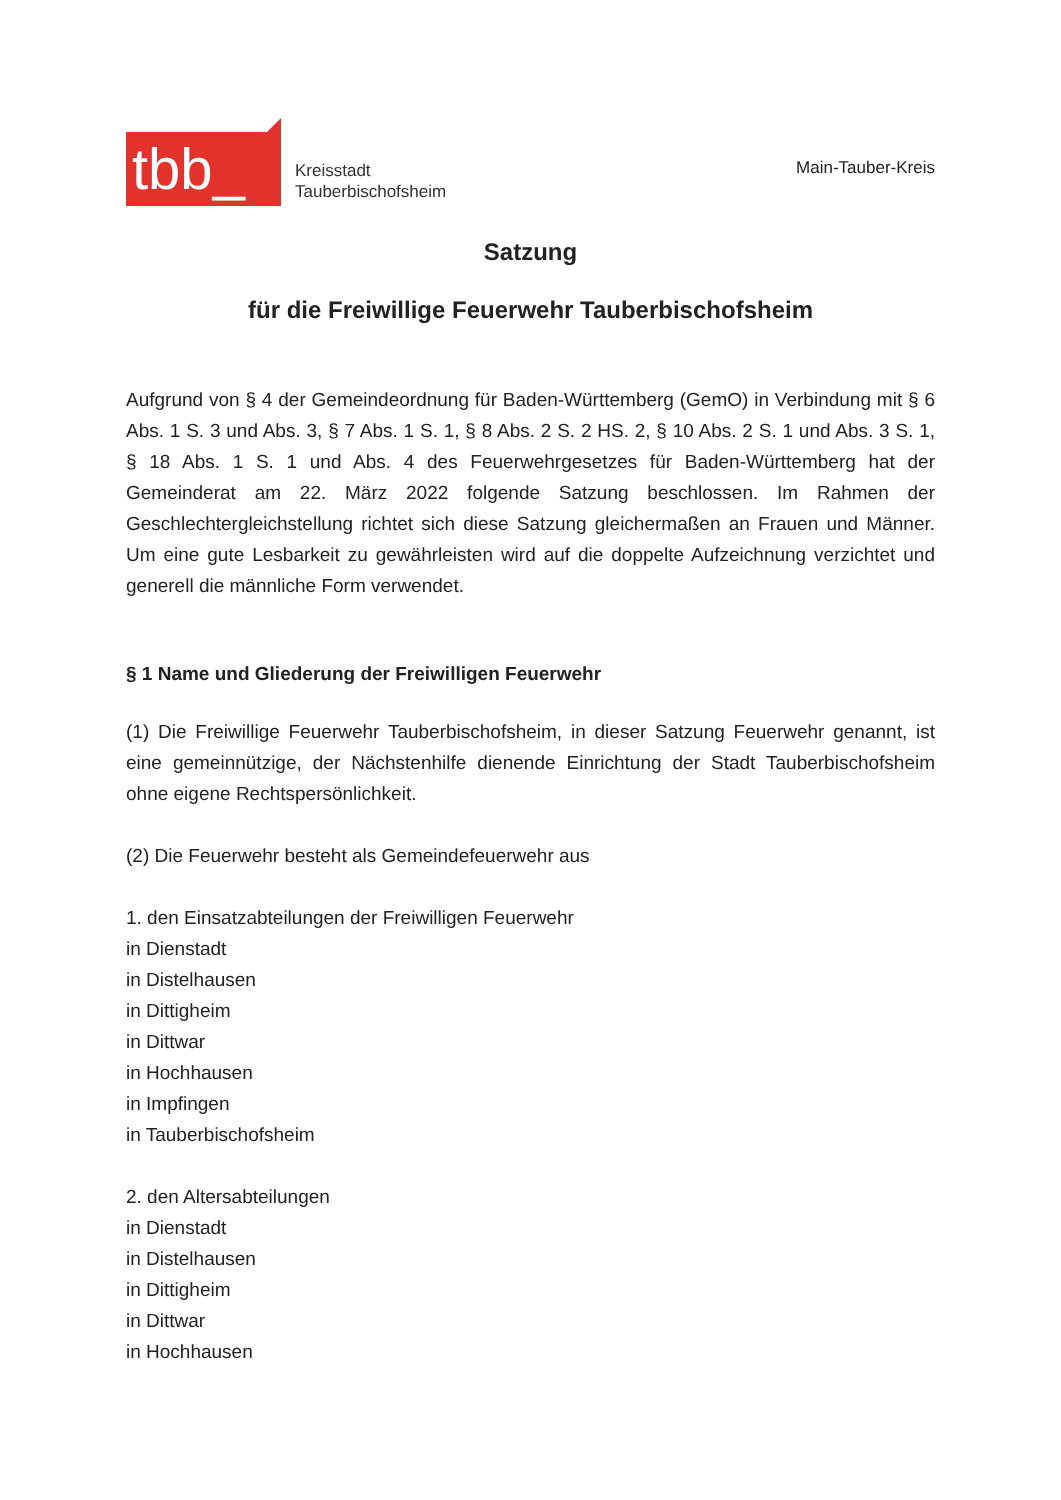tbb_
Kreisstadt
Tauberbischofsheim
Main-Tauber-Kreis
Satzung
für die Freiwillige Feuerwehr Tauberbischofsheim
Aufgrund von § 4 der Gemeindeordnung für Baden-Württemberg (GemO) in Verbindung mit § 6 Abs. 1 S. 3 und Abs. 3, § 7 Abs. 1 S. 1, § 8 Abs. 2 S. 2 HS. 2, § 10 Abs. 2 S. 1 und Abs. 3 S. 1, § 18 Abs. 1 S. 1 und Abs. 4 des Feuerwehrgesetzes für Baden-Württemberg hat der Gemeinderat am 22. März 2022 folgende Satzung beschlossen. Im Rahmen der Geschlechtergleichstellung richtet sich diese Satzung gleichermaßen an Frauen und Männer. Um eine gute Lesbarkeit zu gewährleisten wird auf die doppelte Aufzeichnung verzichtet und generell die männliche Form verwendet.
§ 1 Name und Gliederung der Freiwilligen Feuerwehr
(1) Die Freiwillige Feuerwehr Tauberbischofsheim, in dieser Satzung Feuerwehr genannt, ist eine gemeinnützige, der Nächstenhilfe dienende Einrichtung der Stadt Tauberbischofsheim ohne eigene Rechtspersönlichkeit.
(2) Die Feuerwehr besteht als Gemeindefeuerwehr aus
1. den Einsatzabteilungen der Freiwilligen Feuerwehr
in Dienstadt
in Distelhausen
in Dittigheim
in Dittwar
in Hochhausen
in Impfingen
in Tauberbischofsheim
2. den Altersabteilungen
in Dienstadt
in Distelhausen
in Dittigheim
in Dittwar
in Hochhausen